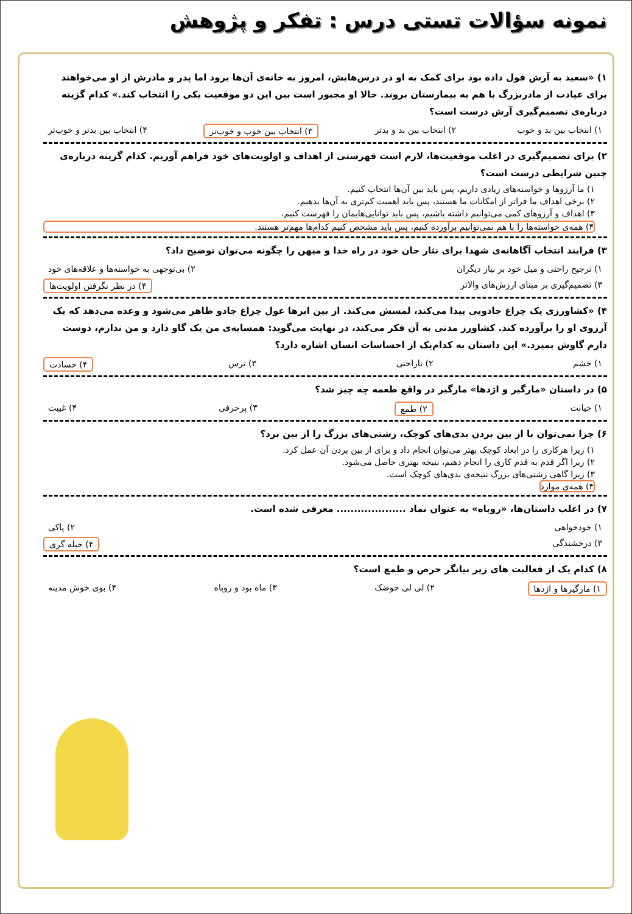نمونه سؤالات تستی درس : تفکر و پژوهش
۱) «سعید به آرش قول داده بود برای کمک به او در درس‌هایش، امروز به خانه‌ی آن‌ها برود اما پدر و مادرش از او می‌خواهند برای عیادت از مادربزرگ با هم به بیمارستان بروند. حالا او مجبور است بین این دو موقعیت یکی را انتخاب کند.» کدام گزینه درباره‌ی تصمیم‌گیری آرش درست است؟
۱) انتخاب بین بد و خوب ۲) انتخاب بین بد و بدتر ۳) انتخاب بین خوب و خوب‌تر ۴) انتخاب بین بدتر و خوب‌تر
۲) برای تصمیم‌گیری در اغلب موقعیت‌ها، لازم است فهرستی از اهداف و اولویت‌های خود فراهم آوریم. کدام گزینه درباره‌ی چنین شرایطی درست است؟
۱) ما آرزوها و خواسته‌های زیادی داریم، پس باید بین آن‌ها انتخاب کنیم.
۲) برخی اهداف ما فراتر از امکانات ما هستند، پس باید اهمیت کم‌تری به آن‌ها بدهیم.
۳) اهداف و آرزوهای کمی می‌توانیم داشته باشیم، پس باید توانایی‌هایمان را فهرست کنیم.
۴) همه‌ی خواسته‌ها را با هم نمی‌توانیم برآورده کنیم، پس باید مشخص کنیم کدام‌ها مهم‌تر هستند.
۳) فرایند انتخاب آگاهانه‌ی شهدا برای نثار جان خود در راه خدا و میهن را چگونه می‌توان توضیح داد؟
۱) ترجیح راحتی و میل خود بر نیاز دیگران ۲) بی‌توجهی به خواسته‌ها و علاقه‌های خود
۳) تصمیم‌گیری بر مبنای ارزش‌های والاتر ۴) در نظر نگرفتن اولویت‌ها
۴) «کشاورزی یک چراغ جادویی پیدا می‌کند، لمسش می‌کند. از بین ابرها غول چراغ جادو ظاهر می‌شود و وعده می‌دهد که یک آرزوی او را برآورده کند. کشاورز مدتی به آن فکر می‌کند، در نهایت می‌گوید: همسایه‌ی من یک گاو دارد و من ندارم، دوست دارم گاوش بمیرد.» این داستان به کدام‌یک از احساسات انسان اشاره دارد؟
۱) خشم ۲) ناراحتی ۳) ترس ۴) حسادت
۵) در داستان «مارگیر و اژدها» مارگیر در واقع طعمه چه چیز شد؟
۱) خیانت ۲) طمع ۳) پرحرفی ۴) غیبت
۶) چرا نمی‌توان با از بین بردن بدی‌های کوچک، زشتی‌های بزرگ را از بین برد؟
۱) زیرا هرکاری را در ابعاد کوچک بهتر می‌توان انجام داد و برای از بین بردن آن عمل کرد.
۲) زیرا اگر قدم به قدم کاری را انجام دهیم، نتیجه بهتری حاصل می‌شود.
۳) زیرا گاهی زشتی‌های بزرگ نتیجه‌ی بدی‌های کوچک است.
۴) همه‌ی موارد
۷) در اغلب داستان‌ها، «روباه» به عنوان نماد .................... معرفی شده است.
۱) خودخواهی ۲) پاکی
۳) درخشندگی ۴) حیله گری
۸) کدام یک از فعالیت های زیر بیانگر حرص و طمع است؟
۱) مارگیرها و اژدها ۲) لی لی حوضک ۳) ماه بود و روباه ۴) بوی خوش مدینه